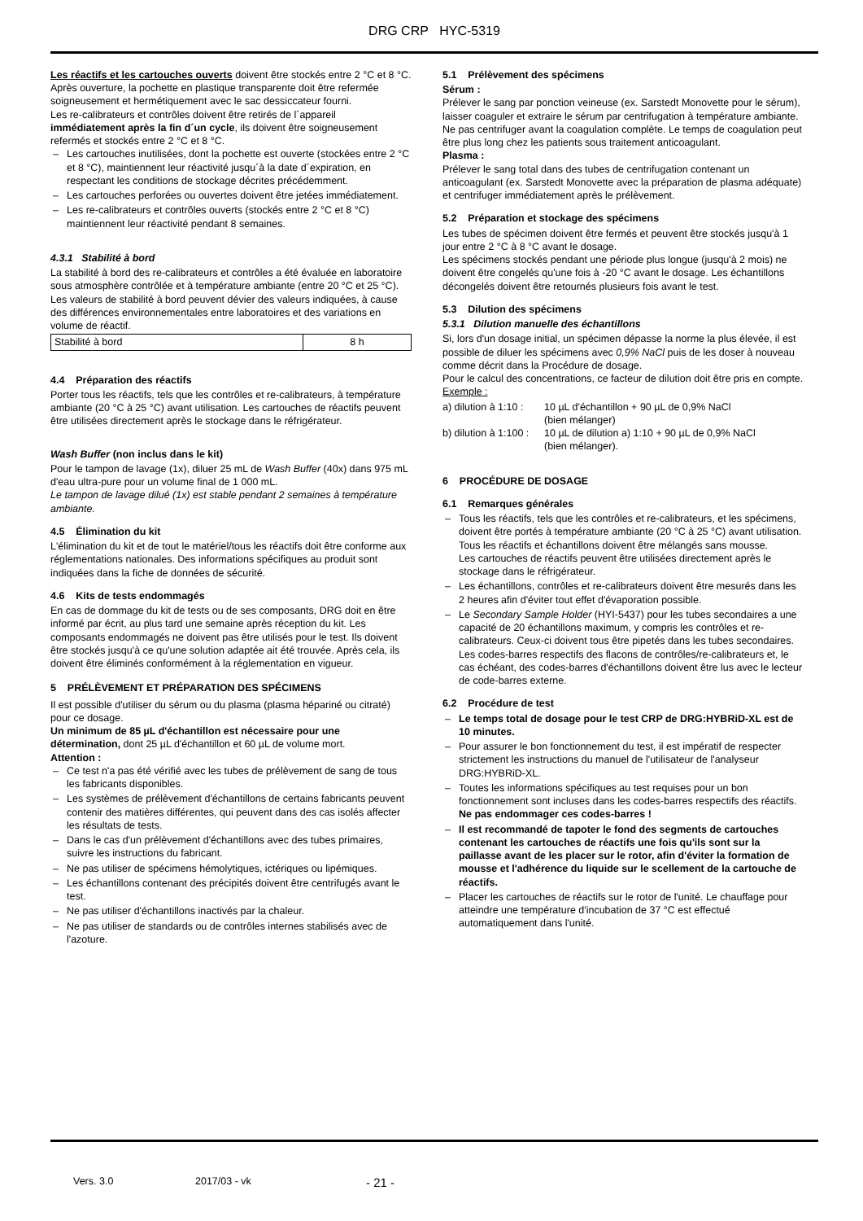DRG CRP HYC-5319
Les réactifs et les cartouches ouverts doivent être stockés entre 2 °C et 8 °C.
Après ouverture, la pochette en plastique transparente doit être refermée soigneusement et hermétiquement avec le sac dessiccateur fourni.
Les re-calibrateurs et contrôles doivent être retirés de l´appareil immédiatement après la fin d´un cycle, ils doivent être soigneusement refermés et stockés entre 2 °C et 8 °C.
Les cartouches inutilisées, dont la pochette est ouverte (stockées entre 2 °C et 8 °C), maintiennent leur réactivité jusqu´à la date d´expiration, en respectant les conditions de stockage décrites précédemment.
Les cartouches perforées ou ouvertes doivent être jetées immédiatement.
Les re-calibrateurs et contrôles ouverts (stockés entre 2 °C et 8 °C) maintiennent leur réactivité pendant 8 semaines.
4.3.1 Stabilité à bord
La stabilité à bord des re-calibrateurs et contrôles a été évaluée en laboratoire sous atmosphère contrôlée et à température ambiante (entre 20 °C et 25 °C).
Les valeurs de stabilité à bord peuvent dévier des valeurs indiquées, à cause des différences environnementales entre laboratoires et des variations en volume de réactif.
| Stabilité à bord | 8 h |
4.4 Préparation des réactifs
Porter tous les réactifs, tels que les contrôles et re-calibrateurs, à température ambiante (20 °C à 25 °C) avant utilisation. Les cartouches de réactifs peuvent être utilisées directement après le stockage dans le réfrigérateur.
Wash Buffer (non inclus dans le kit)
Pour le tampon de lavage (1x), diluer 25 mL de Wash Buffer (40x) dans 975 mL d'eau ultra-pure pour un volume final de 1 000 mL.
Le tampon de lavage dilué (1x) est stable pendant 2 semaines à température ambiante.
4.5 Élimination du kit
L'élimination du kit et de tout le matériel/tous les réactifs doit être conforme aux réglementations nationales. Des informations spécifiques au produit sont indiquées dans la fiche de données de sécurité.
4.6 Kits de tests endommagés
En cas de dommage du kit de tests ou de ses composants, DRG doit en être informé par écrit, au plus tard une semaine après réception du kit. Les composants endommagés ne doivent pas être utilisés pour le test. Ils doivent être stockés jusqu'à ce qu'une solution adaptée ait été trouvée. Après cela, ils doivent être éliminés conformément à la réglementation en vigueur.
5 PRÉLÈVEMENT ET PRÉPARATION DES SPÉCIMENS
Il est possible d'utiliser du sérum ou du plasma (plasma hépariné ou citraté) pour ce dosage.
Un minimum de 85 µL d'échantillon est nécessaire pour une détermination, dont 25 µL d'échantillon et 60 µL de volume mort.
Attention :
Ce test n'a pas été vérifié avec les tubes de prélèvement de sang de tous les fabricants disponibles.
Les systèmes de prélèvement d'échantillons de certains fabricants peuvent contenir des matières différentes, qui peuvent dans des cas isolés affecter les résultats de tests.
Dans le cas d'un prélèvement d'échantillons avec des tubes primaires, suivre les instructions du fabricant.
Ne pas utiliser de spécimens hémolytiques, ictériques ou lipémiques.
Les échantillons contenant des précipités doivent être centrifugés avant le test.
Ne pas utiliser d'échantillons inactivés par la chaleur.
Ne pas utiliser de standards ou de contrôles internes stabilisés avec de l'azoture.
5.1 Prélèvement des spécimens
Sérum :
Prélever le sang par ponction veineuse (ex. Sarstedt Monovette pour le sérum), laisser coaguler et extraire le sérum par centrifugation à température ambiante. Ne pas centrifuger avant la coagulation complète. Le temps de coagulation peut être plus long chez les patients sous traitement anticoagulant.
Plasma :
Prélever le sang total dans des tubes de centrifugation contenant un anticoagulant (ex. Sarstedt Monovette avec la préparation de plasma adéquate) et centrifuger immédiatement après le prélèvement.
5.2 Préparation et stockage des spécimens
Les tubes de spécimen doivent être fermés et peuvent être stockés jusqu'à 1 jour entre 2 °C à 8 °C avant le dosage.
Les spécimens stockés pendant une période plus longue (jusqu'à 2 mois) ne doivent être congelés qu'une fois à -20 °C avant le dosage. Les échantillons décongelés doivent être retournés plusieurs fois avant le test.
5.3 Dilution des spécimens
5.3.1 Dilution manuelle des échantillons
Si, lors d'un dosage initial, un spécimen dépasse la norme la plus élevée, il est possible de diluer les spécimens avec 0,9% NaCl puis de les doser à nouveau comme décrit dans la Procédure de dosage.
Pour le calcul des concentrations, ce facteur de dilution doit être pris en compte.
Exemple :
| a) dilution à 1:10 : | 10 µL d'échantillon + 90 µL de 0,9% NaCl (bien mélanger) |
| b) dilution à 1:100 : | 10 µL de dilution a) 1:10 + 90 µL de 0,9% NaCl (bien mélanger). |
6 PROCÉDURE DE DOSAGE
6.1 Remarques générales
Tous les réactifs, tels que les contrôles et re-calibrateurs, et les spécimens, doivent être portés à température ambiante (20 °C à 25 °C) avant utilisation.
Tous les réactifs et échantillons doivent être mélangés sans mousse.
Les cartouches de réactifs peuvent être utilisées directement après le stockage dans le réfrigérateur.
Les échantillons, contrôles et re-calibrateurs doivent être mesurés dans les 2 heures afin d'éviter tout effet d'évaporation possible.
Le Secondary Sample Holder (HYI-5437) pour les tubes secondaires a une capacité de 20 échantillons maximum, y compris les contrôles et re-calibrateurs. Ceux-ci doivent tous être pipetés dans les tubes secondaires. Les codes-barres respectifs des flacons de contrôles/re-calibrateurs et, le cas échéant, des codes-barres d'échantillons doivent être lus avec le lecteur de code-barres externe.
6.2 Procédure de test
Le temps total de dosage pour le test CRP de DRG:HYBRiD-XL est de 10 minutes.
Pour assurer le bon fonctionnement du test, il est impératif de respecter strictement les instructions du manuel de l'utilisateur de l'analyseur DRG:HYBRiD-XL.
Toutes les informations spécifiques au test requises pour un bon fonctionnement sont incluses dans les codes-barres respectifs des réactifs.
Ne pas endommager ces codes-barres !
Il est recommandé de tapoter le fond des segments de cartouches contenant les cartouches de réactifs une fois qu'ils sont sur la paillasse avant de les placer sur le rotor, afin d'éviter la formation de mousse et l'adhérence du liquide sur le scellement de la cartouche de réactifs.
Placer les cartouches de réactifs sur le rotor de l'unité. Le chauffage pour atteindre une température d'incubation de 37 °C est effectué automatiquement dans l'unité.
Vers. 3.0 2017/03 - vk - 21 -